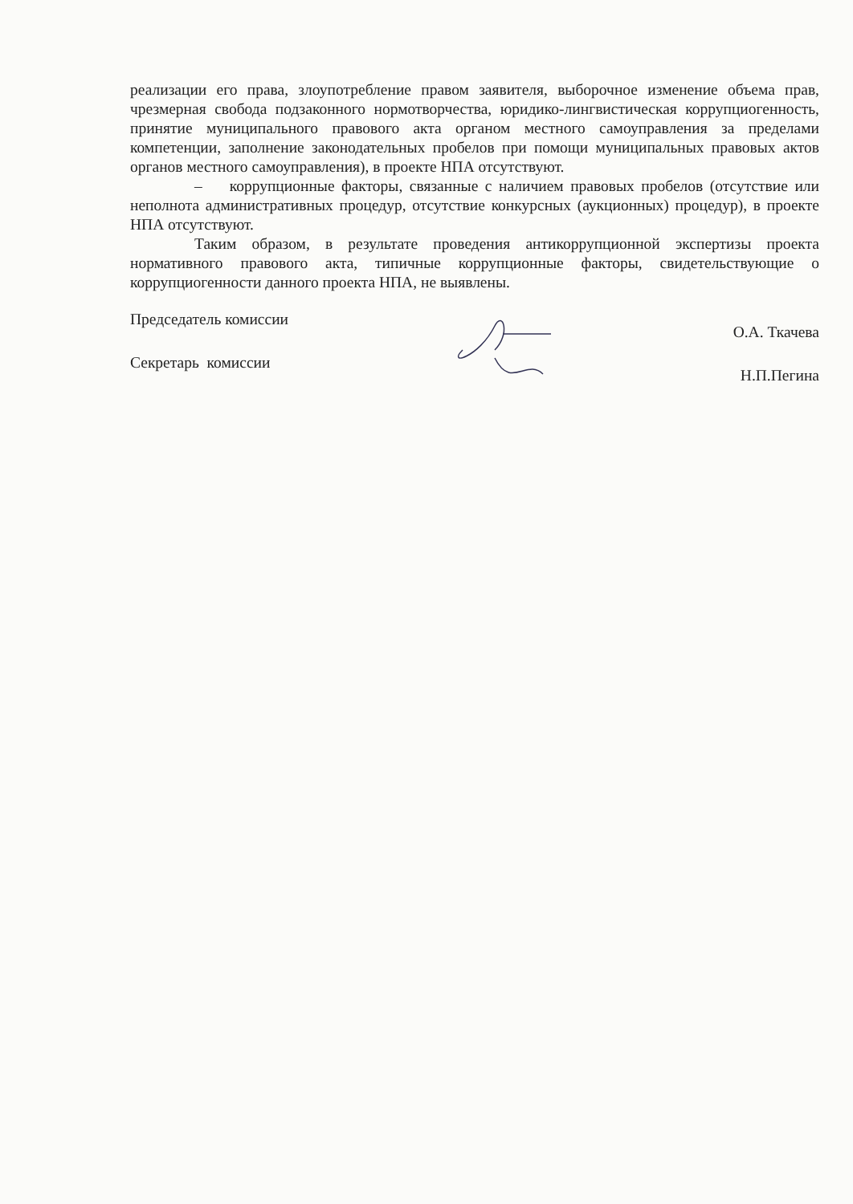реализации его права, злоупотребление правом заявителя, выборочное изменение объема прав, чрезмерная свобода подзаконного нормотворчества, юридико-лингвистическая коррупциогенность, принятие муниципального правового акта органом местного самоуправления за пределами компетенции, заполнение законодательных пробелов при помощи муниципальных правовых актов органов местного самоуправления), в проекте НПА отсутствуют.
– коррупционные факторы, связанные с наличием правовых пробелов (отсутствие или неполнота административных процедур, отсутствие конкурсных (аукционных) процедур), в проекте НПА отсутствуют.
Таким образом, в результате проведения антикоррупционной экспертизы проекта нормативного правового акта, типичные коррупционные факторы, свидетельствующие о коррупциогенности данного проекта НПА, не выявлены.
Председатель комиссии
Секретарь комиссии
О.А. Ткачева
Н.П.Пегина